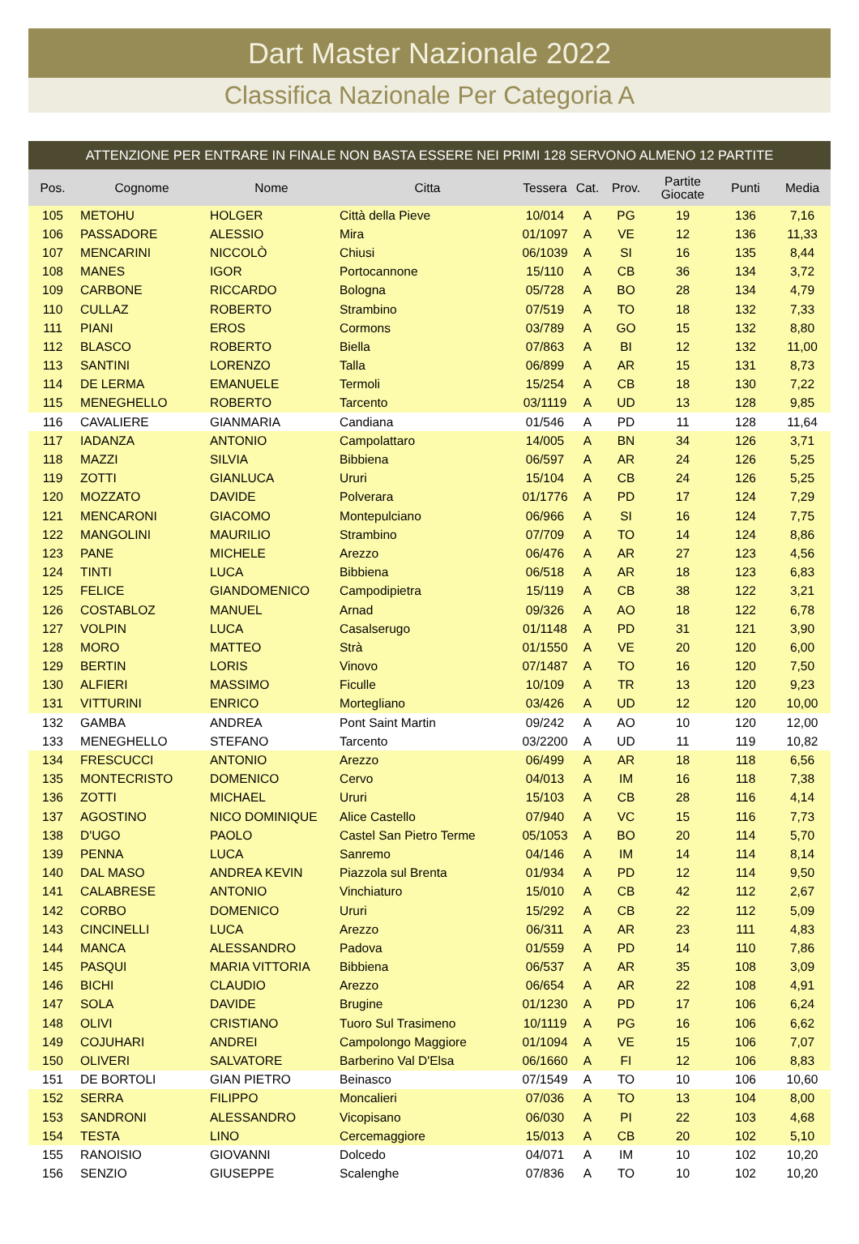Dart Master Nazionale 2022
Classifica Nazionale Per Categoria A
ATTENZIONE PER ENTRARE IN FINALE NON BASTA ESSERE NEI PRIMI 128 SERVONO ALMENO 12 PARTITE
| Pos. | Cognome | Nome | Citta | Tessera | Cat. | Prov. | Partite Giocate | Punti | Media |
| --- | --- | --- | --- | --- | --- | --- | --- | --- | --- |
| 105 | METOHU | HOLGER | Città della Pieve | 10/014 | A | PG | 19 | 136 | 7,16 |
| 106 | PASSADORE | ALESSIO | Mira | 01/1097 | A | VE | 12 | 136 | 11,33 |
| 107 | MENCARINI | NICCOLÒ | Chiusi | 06/1039 | A | SI | 16 | 135 | 8,44 |
| 108 | MANES | IGOR | Portocannone | 15/110 | A | CB | 36 | 134 | 3,72 |
| 109 | CARBONE | RICCARDO | Bologna | 05/728 | A | BO | 28 | 134 | 4,79 |
| 110 | CULLAZ | ROBERTO | Strambino | 07/519 | A | TO | 18 | 132 | 7,33 |
| 111 | PIANI | EROS | Cormons | 03/789 | A | GO | 15 | 132 | 8,80 |
| 112 | BLASCO | ROBERTO | Biella | 07/863 | A | BI | 12 | 132 | 11,00 |
| 113 | SANTINI | LORENZO | Talla | 06/899 | A | AR | 15 | 131 | 8,73 |
| 114 | DE LERMA | EMANUELE | Termoli | 15/254 | A | CB | 18 | 130 | 7,22 |
| 115 | MENEGHELLO | ROBERTO | Tarcento | 03/1119 | A | UD | 13 | 128 | 9,85 |
| 116 | CAVALIERE | GIANMARIA | Candiana | 01/546 | A | PD | 11 | 128 | 11,64 |
| 117 | IADANZA | ANTONIO | Campolattaro | 14/005 | A | BN | 34 | 126 | 3,71 |
| 118 | MAZZI | SILVIA | Bibbiena | 06/597 | A | AR | 24 | 126 | 5,25 |
| 119 | ZOTTI | GIANLUCA | Ururi | 15/104 | A | CB | 24 | 126 | 5,25 |
| 120 | MOZZATO | DAVIDE | Polverara | 01/1776 | A | PD | 17 | 124 | 7,29 |
| 121 | MENCARONI | GIACOMO | Montepulciano | 06/966 | A | SI | 16 | 124 | 7,75 |
| 122 | MANGOLINI | MAURILIO | Strambino | 07/709 | A | TO | 14 | 124 | 8,86 |
| 123 | PANE | MICHELE | Arezzo | 06/476 | A | AR | 27 | 123 | 4,56 |
| 124 | TINTI | LUCA | Bibbiena | 06/518 | A | AR | 18 | 123 | 6,83 |
| 125 | FELICE | GIANDOMENICO | Campodipietra | 15/119 | A | CB | 38 | 122 | 3,21 |
| 126 | COSTABLOZ | MANUEL | Arnad | 09/326 | A | AO | 18 | 122 | 6,78 |
| 127 | VOLPIN | LUCA | Casalserugo | 01/1148 | A | PD | 31 | 121 | 3,90 |
| 128 | MORO | MATTEO | Strà | 01/1550 | A | VE | 20 | 120 | 6,00 |
| 129 | BERTIN | LORIS | Vinovo | 07/1487 | A | TO | 16 | 120 | 7,50 |
| 130 | ALFIERI | MASSIMO | Ficulle | 10/109 | A | TR | 13 | 120 | 9,23 |
| 131 | VITTURINI | ENRICO | Mortegliano | 03/426 | A | UD | 12 | 120 | 10,00 |
| 132 | GAMBA | ANDREA | Pont Saint Martin | 09/242 | A | AO | 10 | 120 | 12,00 |
| 133 | MENEGHELLO | STEFANO | Tarcento | 03/2200 | A | UD | 11 | 119 | 10,82 |
| 134 | FRESCUCCI | ANTONIO | Arezzo | 06/499 | A | AR | 18 | 118 | 6,56 |
| 135 | MONTECRISTO | DOMENICO | Cervo | 04/013 | A | IM | 16 | 118 | 7,38 |
| 136 | ZOTTI | MICHAEL | Ururi | 15/103 | A | CB | 28 | 116 | 4,14 |
| 137 | AGOSTINO | NICO DOMINIQUE | Alice Castello | 07/940 | A | VC | 15 | 116 | 7,73 |
| 138 | D'UGO | PAOLO | Castel San Pietro Terme | 05/1053 | A | BO | 20 | 114 | 5,70 |
| 139 | PENNA | LUCA | Sanremo | 04/146 | A | IM | 14 | 114 | 8,14 |
| 140 | DAL MASO | ANDREA KEVIN | Piazzola sul Brenta | 01/934 | A | PD | 12 | 114 | 9,50 |
| 141 | CALABRESE | ANTONIO | Vinchiaturo | 15/010 | A | CB | 42 | 112 | 2,67 |
| 142 | CORBO | DOMENICO | Ururi | 15/292 | A | CB | 22 | 112 | 5,09 |
| 143 | CINCINELLI | LUCA | Arezzo | 06/311 | A | AR | 23 | 111 | 4,83 |
| 144 | MANCA | ALESSANDRO | Padova | 01/559 | A | PD | 14 | 110 | 7,86 |
| 145 | PASQUI | MARIA VITTORIA | Bibbiena | 06/537 | A | AR | 35 | 108 | 3,09 |
| 146 | BICHI | CLAUDIO | Arezzo | 06/654 | A | AR | 22 | 108 | 4,91 |
| 147 | SOLA | DAVIDE | Brugine | 01/1230 | A | PD | 17 | 106 | 6,24 |
| 148 | OLIVI | CRISTIANO | Tuoro Sul Trasimeno | 10/1119 | A | PG | 16 | 106 | 6,62 |
| 149 | COJUHARI | ANDREI | Campolongo Maggiore | 01/1094 | A | VE | 15 | 106 | 7,07 |
| 150 | OLIVERI | SALVATORE | Barberino Val D'Elsa | 06/1660 | A | FI | 12 | 106 | 8,83 |
| 151 | DE BORTOLI | GIAN PIETRO | Beinasco | 07/1549 | A | TO | 10 | 106 | 10,60 |
| 152 | SERRA | FILIPPO | Moncalieri | 07/036 | A | TO | 13 | 104 | 8,00 |
| 153 | SANDRONI | ALESSANDRO | Vicopisano | 06/030 | A | PI | 22 | 103 | 4,68 |
| 154 | TESTA | LINO | Cercemaggiore | 15/013 | A | CB | 20 | 102 | 5,10 |
| 155 | RANOISIO | GIOVANNI | Dolcedo | 04/071 | A | IM | 10 | 102 | 10,20 |
| 156 | SENZIO | GIUSEPPE | Scalenghe | 07/836 | A | TO | 10 | 102 | 10,20 |